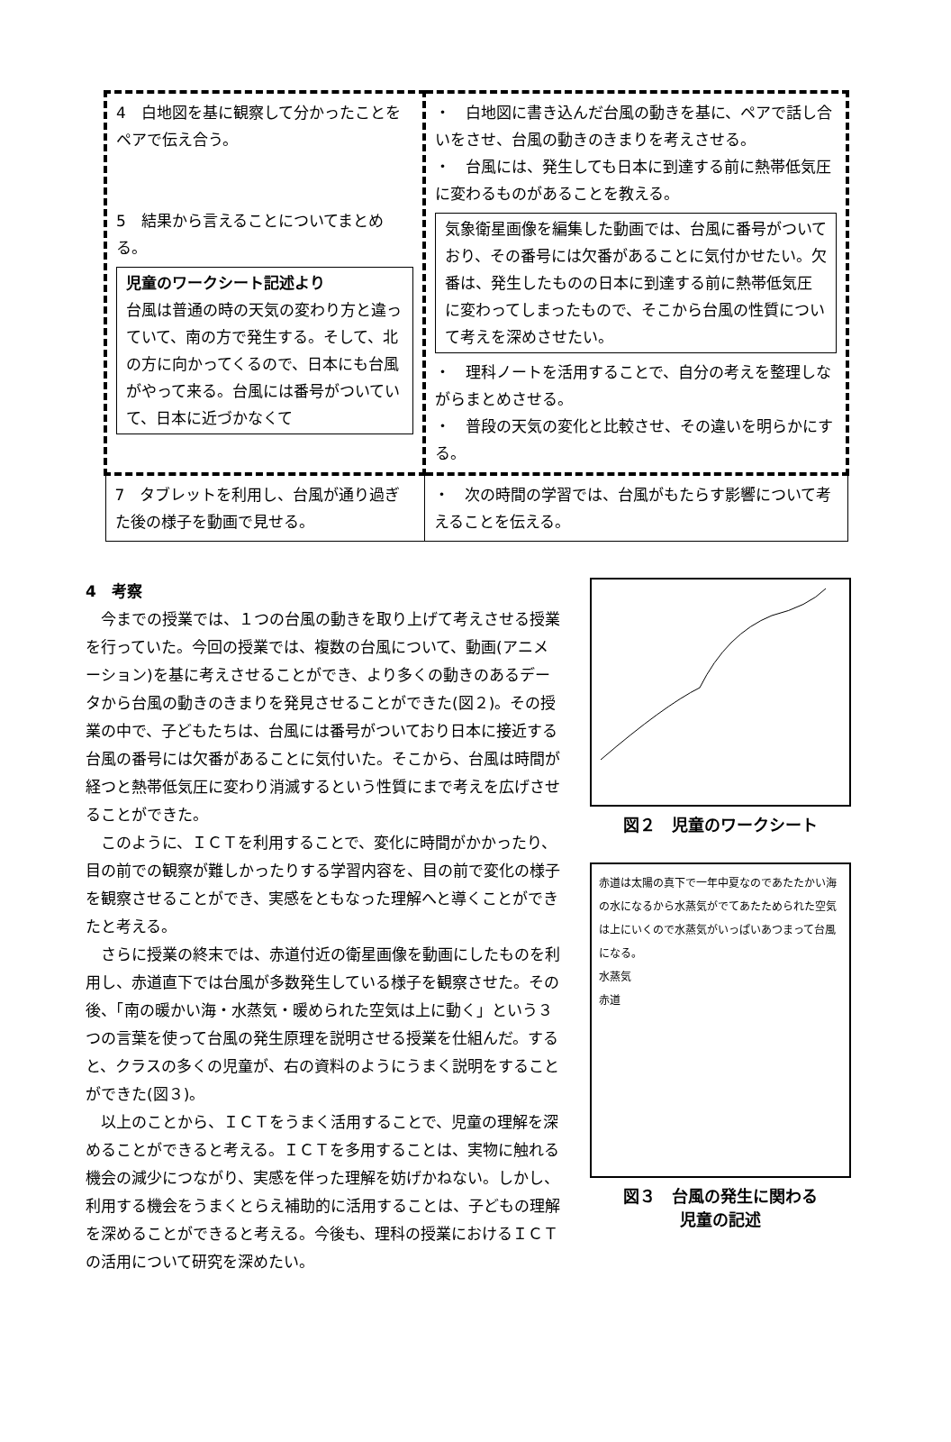| 4 白地図を基に観察して分かったことをペアで伝え合う。 5 結果から言えることについてまとめる。 児童のワークシート記述より 台風は普通の時の天気の変わり方と違っていて、南の方で発生する。そして、北の方に向かってくるので、日本にも台風がやって来る。台風には番号がついていて、日本に近づかなくて | ・ 白地図に書き込んだ台風の動きを基に、ペアで話し合いをさせ、台風の動きのきまりを考えさせる。 ・ 台風には、発生しても日本に到達する前に熱帯低気圧に変わるものがあることを教える。 気象衛星画像を編集した動画では、台風に番号がついており、その番号には欠番があることに気付かせたい。欠番は、発生したものの日本に到達する前に熱帯低気圧に変わってしまったもので、そこから台風の性質について考えを深めさせたい。 ・ 理科ノートを活用することで、自分の考えを整理しながらまとめさせる。 ・ 普段の天気の変化と比較させ、その違いを明らかにする。 |
| 7 タブレットを利用し、台風が通り過ぎた後の様子を動画で見せる。 | ・ 次の時間の学習では、台風がもたらす影響について考えることを伝える。 |
4　考察
今までの授業では、１つの台風の動きを取り上げて考えさせる授業を行っていた。今回の授業では、複数の台風について、動画(アニメーション)を基に考えさせることができ、より多くの動きのあるデータから台風の動きのきまりを発見させることができた(図２)。その授業の中で、子どもたちは、台風には番号がついており日本に接近する台風の番号には欠番があることに気付いた。そこから、台風は時間が経つと熱帯低気圧に変わり消滅するという性質にまで考えを広げさせることができた。
このように、ＩＣＴを利用することで、変化に時間がかかったり、目の前での観察が難しかったりする学習内容を、目の前で変化の様子を観察させることができ、実感をともなった理解へと導くことができたと考える。
さらに授業の終末では、赤道付近の衛星画像を動画にしたものを利用し、赤道直下では台風が多数発生している様子を観察させた。その後、「南の暖かい海・水蒸気・暖められた空気は上に動く」という３つの言葉を使って台風の発生原理を説明させる授業を仕組んだ。すると、クラスの多くの児童が、右の資料のようにうまく説明をすることができた(図３)。
以上のことから、ＩＣＴをうまく活用することで、児童の理解を深めることができると考える。ＩＣＴを多用することは、実物に触れる機会の減少につながり、実感を伴った理解を妨げかねない。しかし、利用する機会をうまくとらえ補助的に活用することは、子どもの理解を深めることができると考える。今後も、理科の授業におけるＩＣＴの活用について研究を深めたい。
図２　児童のワークシート
赤道は太陽の真下で一年中夏なのであたたかい海の水になるから水蒸気がでてあたためられた空気は上にいくので水蒸気がいっぱいあつまって台風になる。
水蒸気
赤道
図３　台風の発生に関わる
児童の記述